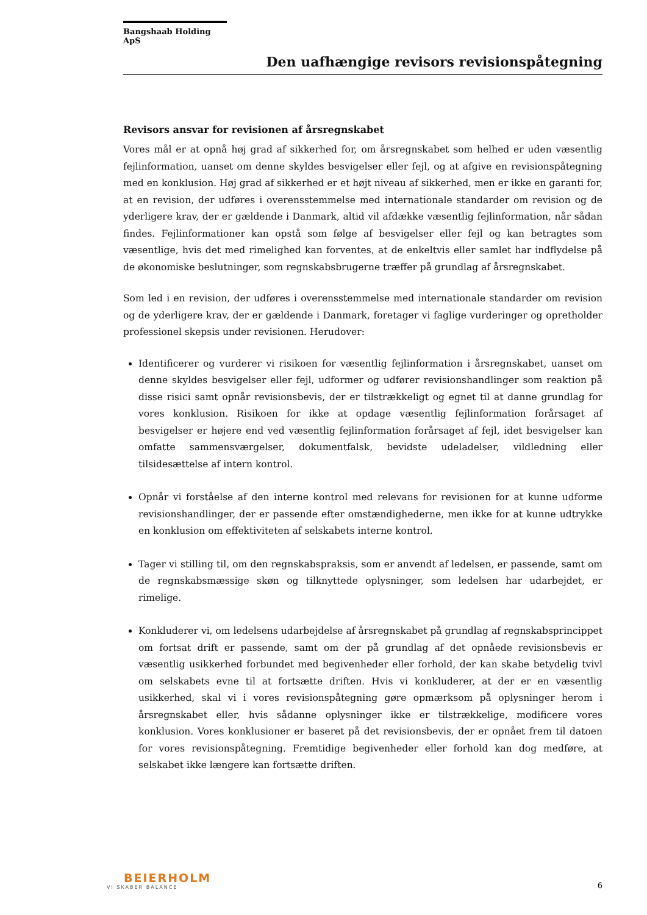Bangshaab Holding ApS
Den uafhængige revisors revisionspåtegning
Revisors ansvar for revisionen af årsregnskabet
Vores mål er at opnå høj grad af sikkerhed for, om årsregnskabet som helhed er uden væsentlig fejlinformation, uanset om denne skyldes besvigelser eller fejl, og at afgive en revisionspåtegning med en konklusion. Høj grad af sikkerhed er et højt niveau af sikkerhed, men er ikke en garanti for, at en revision, der udføres i overensstemmelse med internationale standarder om revision og de yderligere krav, der er gældende i Danmark, altid vil afdække væsentlig fejlinformation, når sådan findes. Fejlinformationer kan opstå som følge af besvigelser eller fejl og kan betragtes som væsentlige, hvis det med rimelighed kan forventes, at de enkeltvis eller samlet har indflydelse på de økonomiske beslutninger, som regnskabsbrugerne træffer på grundlag af årsregnskabet.
Som led i en revision, der udføres i overensstemmelse med internationale standarder om revision og de yderligere krav, der er gældende i Danmark, foretager vi faglige vurderinger og opretholder professionel skepsis under revisionen. Herudover:
Identificerer og vurderer vi risikoen for væsentlig fejlinformation i årsregnskabet, uanset om denne skyldes besvigelser eller fejl, udformer og udfører revisionshandlinger som reaktion på disse risici samt opnår revisionsbevis, der er tilstrækkeligt og egnet til at danne grundlag for vores konklusion. Risikoen for ikke at opdage væsentlig fejlinformation forårsaget af besvigelser er højere end ved væsentlig fejlinformation forårsaget af fejl, idet besvigelser kan omfatte sammensværgelser, dokumentfalsk, bevidste udeladelser, vildledning eller tilsidesættelse af intern kontrol.
Opnår vi forståelse af den interne kontrol med relevans for revisionen for at kunne udforme revisionshandlinger, der er passende efter omstændighederne, men ikke for at kunne udtrykke en konklusion om effektiviteten af selskabets interne kontrol.
Tager vi stilling til, om den regnskabspraksis, som er anvendt af ledelsen, er passende, samt om de regnskabsmæssige skøn og tilknyttede oplysninger, som ledelsen har udarbejdet, er rimelige.
Konkluderer vi, om ledelsens udarbejdelse af årsregnskabet på grundlag af regnskabsprincippet om fortsat drift er passende, samt om der på grundlag af det opnåede revisionsbevis er væsentlig usikkerhed forbundet med begivenheder eller forhold, der kan skabe betydelig tvivl om selskabets evne til at fortsætte driften. Hvis vi konkluderer, at der er en væsentlig usikkerhed, skal vi i vores revisionspåtegning gøre opmærksom på oplysninger herom i årsregnskabet eller, hvis sådanne oplysninger ikke er tilstrækkelige, modificere vores konklusion. Vores konklusioner er baseret på det revisionsbevis, der er opnået frem til datoen for vores revisionspåtegning. Fremtidige begivenheder eller forhold kan dog medføre, at selskabet ikke længere kan fortsætte driften.
BEIERHOLM
VI SKABER BALANCE
6